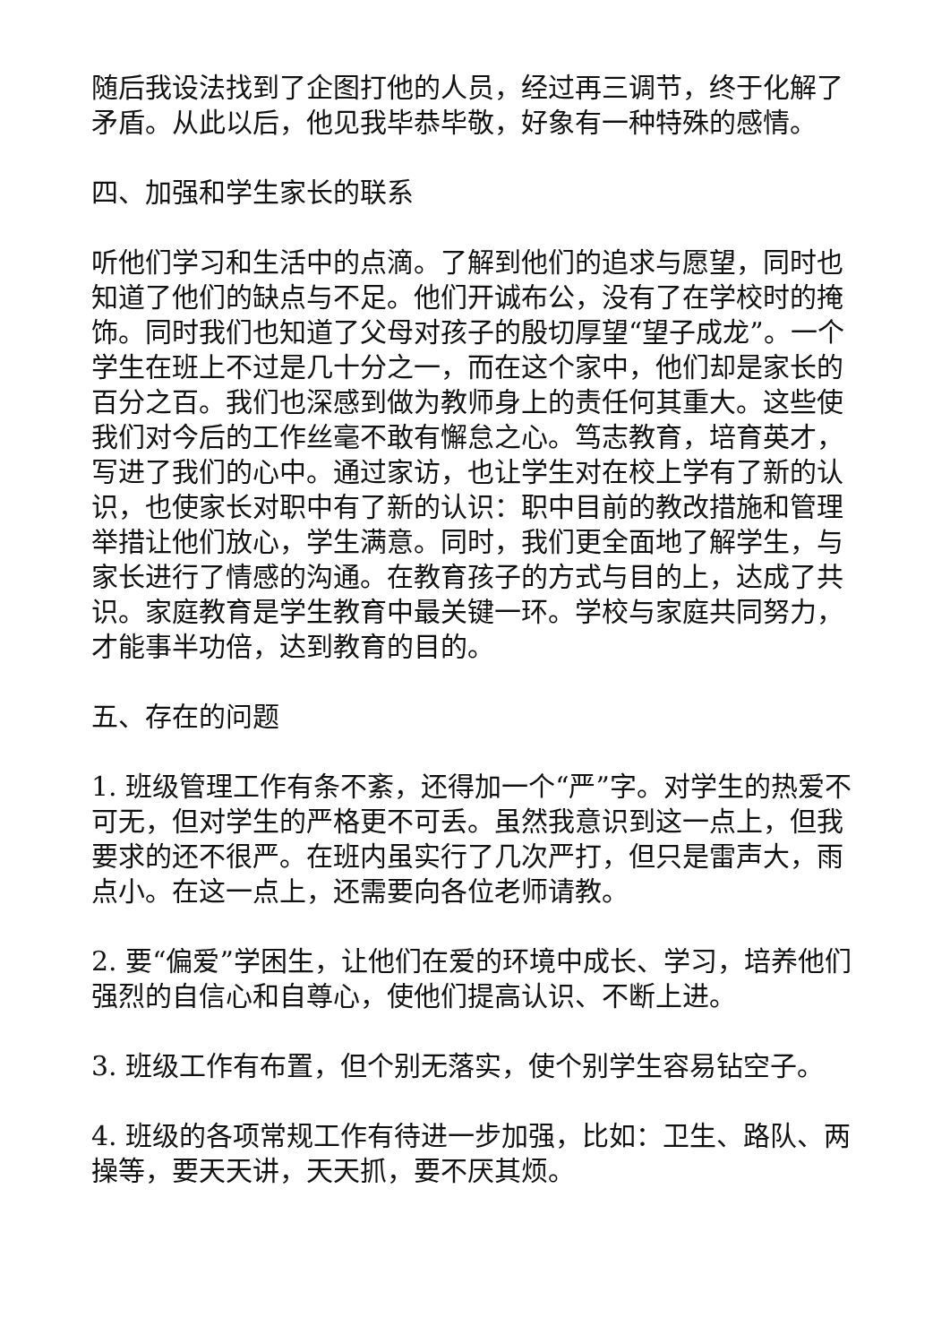随后我设法找到了企图打他的人员，经过再三调节，终于化解了矛盾。从此以后，他见我毕恭毕敬，好象有一种特殊的感情。
四、加强和学生家长的联系
听他们学习和生活中的点滴。了解到他们的追求与愿望，同时也知道了他们的缺点与不足。他们开诚布公，没有了在学校时的掩饰。同时我们也知道了父母对孩子的殷切厚望“望子成龙”。一个学生在班上不过是几十分之一，而在这个家中，他们却是家长的百分之百。我们也深感到做为教师身上的责任何其重大。这些使我们对今后的工作丝毫不敢有懈怠之心。笃志教育，培育英才，写进了我们的心中。通过家访，也让学生对在校上学有了新的认识，也使家长对职中有了新的认识：职中目前的教改措施和管理举措让他们放心，学生满意。同时，我们更全面地了解学生，与家长进行了情感的沟通。在教育孩子的方式与目的上，达成了共识。家庭教育是学生教育中最关键一环。学校与家庭共同努力，才能事半功倍，达到教育的目的。
五、存在的问题
1. 班级管理工作有条不紊，还得加一个“严”字。对学生的热爱不可无，但对学生的严格更不可丢。虽然我意识到这一点上，但我要求的还不很严。在班内虽实行了几次严打，但只是雷声大，雨点小。在这一点上，还需要向各位老师请教。
2. 要“偏爱”学困生，让他们在爱的环境中成长、学习，培养他们强烈的自信心和自尊心，使他们提高认识、不断上进。
3. 班级工作有布置，但个别无落实，使个别学生容易钻空子。
4. 班级的各项常规工作有待进一步加强，比如：卫生、路队、两操等，要天天讲，天天抓，要不厌其烦。